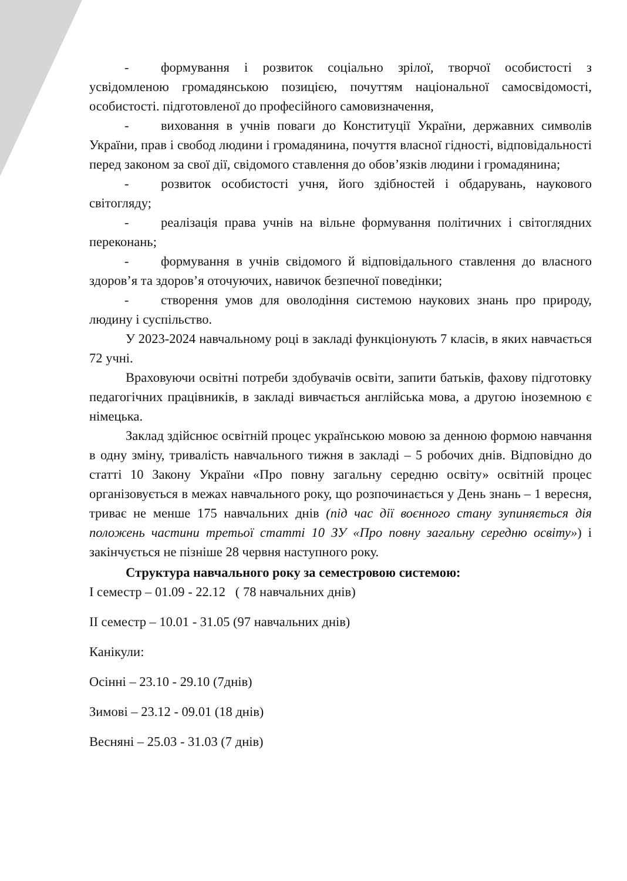- формування і розвиток соціально зрілої, творчої особистості з усвідомленою громадянською позицією, почуттям національної самосвідомості, особистості. підготовленої до професійного самовизначення,
- виховання в учнів поваги до Конституції України, державних символів України, прав і свобод людини і громадянина, почуття власної гідності, відповідальності перед законом за свої дії, свідомого ставлення до обов’язків людини і громадянина;
- розвиток особистості учня, його здібностей і обдарувань, наукового світогляду;
- реалізація права учнів на вільне формування політичних і світоглядних переконань;
- формування в учнів свідомого й відповідального ставлення до власного здоров’я та здоров’я оточуючих, навичок безпечної поведінки;
- створення умов для оволодіння системою наукових знань про природу, людину і суспільство.
У 2023-2024 навчальному році в закладі функціонують 7 класів, в яких навчається 72 учні.
Враховуючи освітні потреби здобувачів освіти, запити батьків, фахову підготовку педагогічних працівників, в закладі вивчається англійська мова, а другою іноземною є німецька.
Заклад здійснює освітній процес українською мовою за денною формою навчання в одну зміну, тривалість навчального тижня в закладі – 5 робочих днів. Відповідно до статті 10 Закону України «Про повну загальну середню освіту» освітній процес організовується в межах навчального року, що розпочинається у День знань – 1 вересня, триває не менше 175 навчальних днів (під час дії воєнного стану зупиняється дія положень частини третьої статті 10 ЗУ «Про повну загальну середню освіту») і закінчується не пізніше 28 червня наступного року.
Структура навчального року за семестровою системою:
I семестр – 01.09 - 22.12 ( 78 навчальних днів)
II семестр – 10.01 - 31.05 (97 навчальних днів)
Канікули:
Осінні – 23.10 - 29.10 (7днів)
Зимові – 23.12 - 09.01 (18 днів)
Весняні – 25.03 - 31.03 (7 днів)